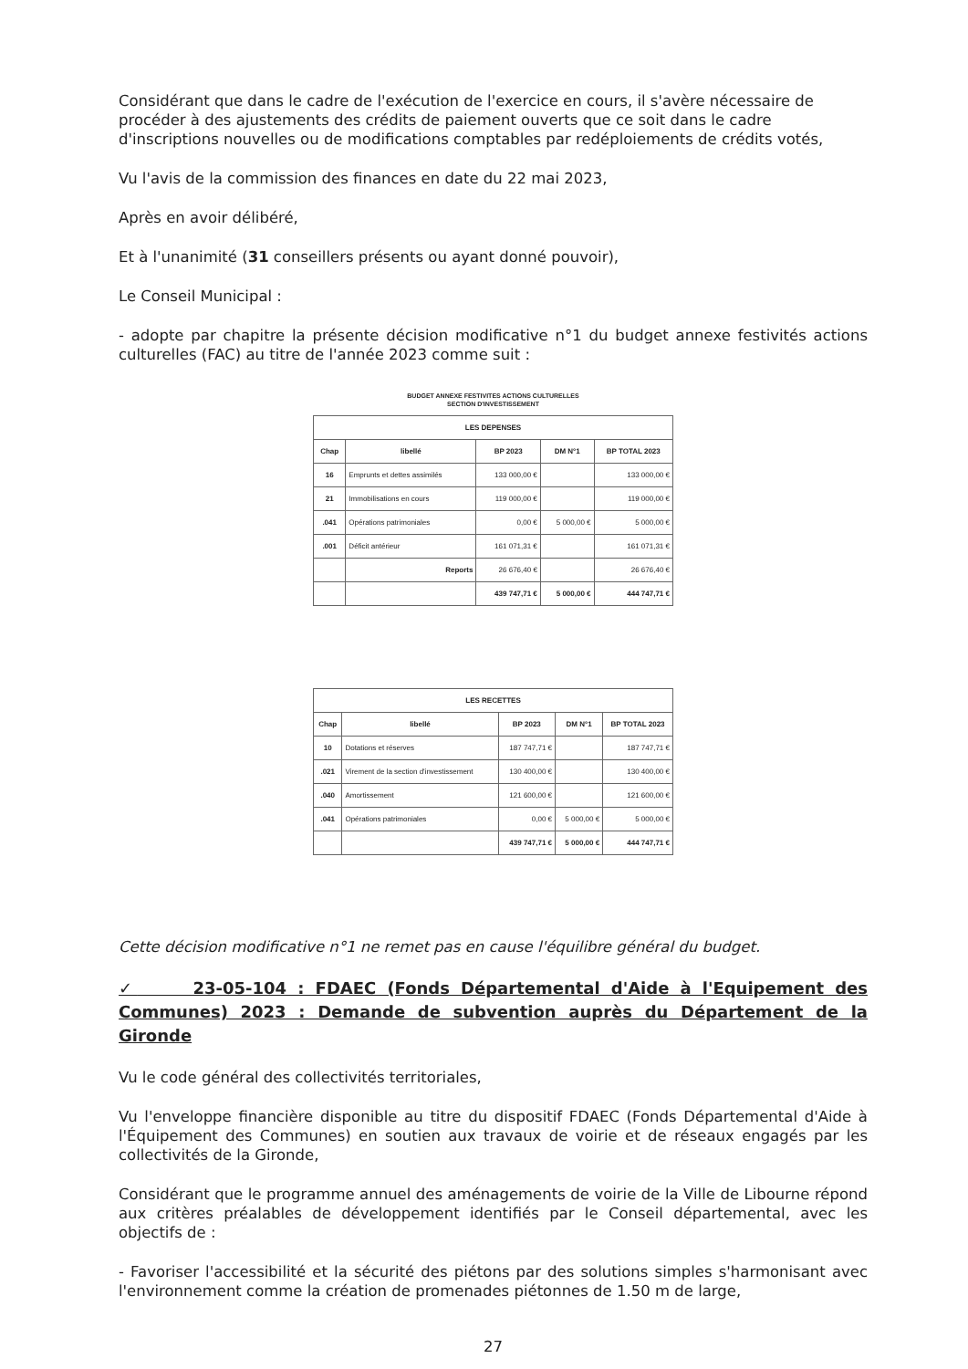Considérant que dans le cadre de l'exécution de l'exercice en cours, il s'avère nécessaire de procéder à des ajustements des crédits de paiement ouverts que ce soit dans le cadre d'inscriptions nouvelles ou de modifications comptables par redéploiements de crédits votés,
Vu l'avis de la commission des finances en date du 22 mai 2023,
Après en avoir délibéré,
Et à l'unanimité (31 conseillers présents ou ayant donné pouvoir),
Le Conseil Municipal :
- adopte par chapitre la présente décision modificative n°1 du budget annexe festivités actions culturelles (FAC) au titre de l'année 2023 comme suit :
BUDGET ANNEXE FESTIVITES ACTIONS CULTURELLES
SECTION D'INVESTISSEMENT
| LES DEPENSES | | | | |
| --- | --- | --- | --- | --- |
| Chap | libellé | BP 2023 | DM N°1 | BP TOTAL 2023 |
| 16 | Emprunts et dettes assimilés | 133 000,00 € | | 133 000,00 € |
| 21 | Immobilisations en cours | 119 000,00 € | | 119 000,00 € |
| .041 | Opérations patrimoniales | 0,00 € | 5 000,00 € | 5 000,00 € |
| .001 | Déficit antérieur | 161 071,31 € | | 161 071,31 € |
| | Reports | 26 676,40 € | | 26 676,40 € |
| | | 439 747,71 € | 5 000,00 € | 444 747,71 € |
| LES RECETTES | | | | |
| --- | --- | --- | --- | --- |
| Chap | libellé | BP 2023 | DM N°1 | BP TOTAL 2023 |
| 10 | Dotations et réserves | 187 747,71 € | | 187 747,71 € |
| .021 | Virement de la section d'investissement | 130 400,00 € | | 130 400,00 € |
| .040 | Amortissement | 121 600,00 € | | 121 600,00 € |
| .041 | Opérations patrimoniales | 0,00 € | 5 000,00 € | 5 000,00 € |
| | | 439 747,71 € | 5 000,00 € | 444 747,71 € |
Cette décision modificative n°1 ne remet pas en cause l'équilibre général du budget.
✓ 23-05-104 : FDAEC (Fonds Départemental d'Aide à l'Equipement des Communes) 2023 : Demande de subvention auprès du Département de la Gironde
Vu le code général des collectivités territoriales,
Vu l'enveloppe financière disponible au titre du dispositif FDAEC (Fonds Départemental d'Aide à l'Équipement des Communes) en soutien aux travaux de voirie et de réseaux engagés par les collectivités de la Gironde,
Considérant que le programme annuel des aménagements de voirie de la Ville de Libourne répond aux critères préalables de développement identifiés par le Conseil départemental, avec les objectifs de :
- Favoriser l'accessibilité et la sécurité des piétons par des solutions simples s'harmonisant avec l'environnement comme la création de promenades piétonnes de 1.50 m de large,
27